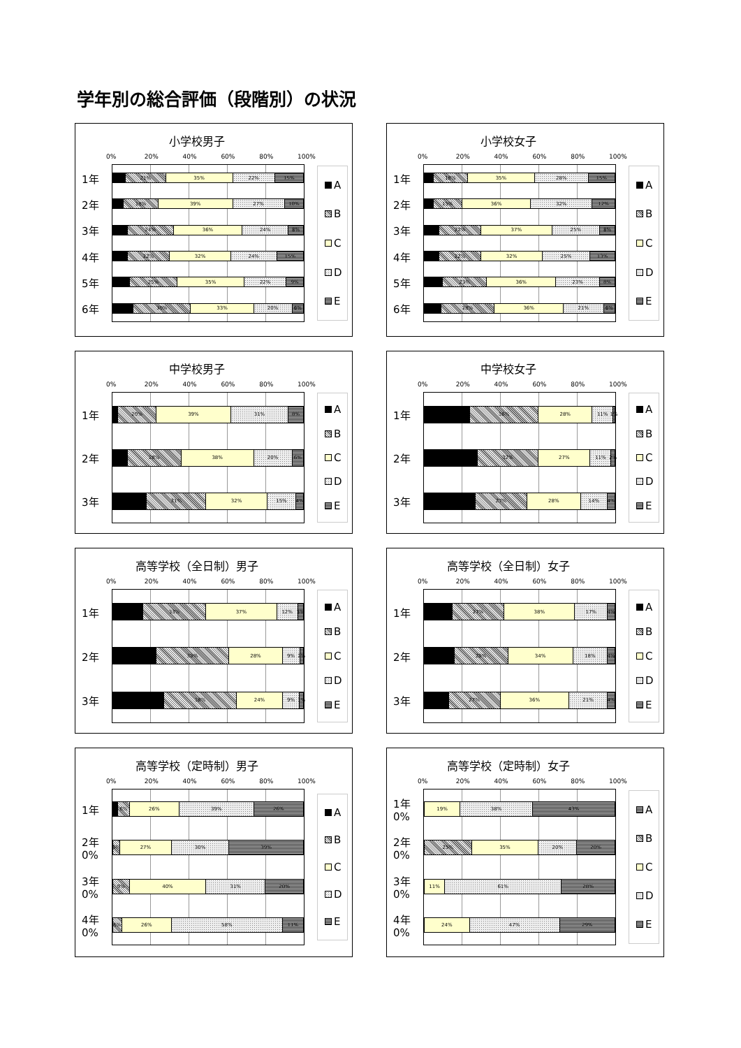学年別の総合評価（段階別）の状況
小学校男子
0% 20% 40% 60% 80% 100%
1年
21% 35% 22% 15%
2年
18% 39% 27% 10%
3年
24% 36% 24% 8%
4年
22% 32% 24% 15%
5年
25% 35% 22% 9%
6年
30% 33% 20% 6%
A
B
C
D
E
小学校女子
0% 20% 40% 60% 80% 100%
1年
18% 35% 28% 15%
2年
15% 36% 32% 12%
3年
22% 37% 25% 8%
4年
22% 32% 25% 13%
5年
23% 36% 23% 8%
6年
28% 36% 21% 6%
A
B
C
D
E
中学校男子
0% 20% 40% 60% 80% 100%
1年
20% 39% 31% 8%
2年
28% 38% 20% 6%
3年
31% 32% 15% 4%
A
B
C
D
E
中学校女子
0% 20% 40% 60% 80% 100%
1年
36% 28% 11% 1%
2年
32% 27% 11% 2%
3年
27% 28% 14% 4%
A
B
C
D
E
高等学校（全日制）男子
0% 20% 40% 60% 80% 100%
1年
33% 37% 12% 3%
2年
38% 28% 9% 2%
3年
38% 24% 9% 1%
A
B
C
D
E
高等学校（全日制）女子
0% 20% 40% 60% 80% 100%
1年
27% 38% 17% 4%
2年
28% 34% 18% 4%
3年
27% 36% 21% 4%
A
B
C
D
E
高等学校（定時制）男子
0% 20% 40% 60% 80% 100%
1年
6% 26% 39% 26%
2年 0%
5% 27% 30% 39%
3年 0%
9% 40% 31% 20%
4年 0%
6% 26% 58% 11%
A
B
C
D
E
高等学校（定時制）女子
0% 20% 40% 60% 80% 100%
1年 0%
19% 38% 43%
2年 0%
25% 35% 20% 20%
3年 0%
11% 61% 28%
4年 0%
24% 47% 29%
A
B
C
D
E